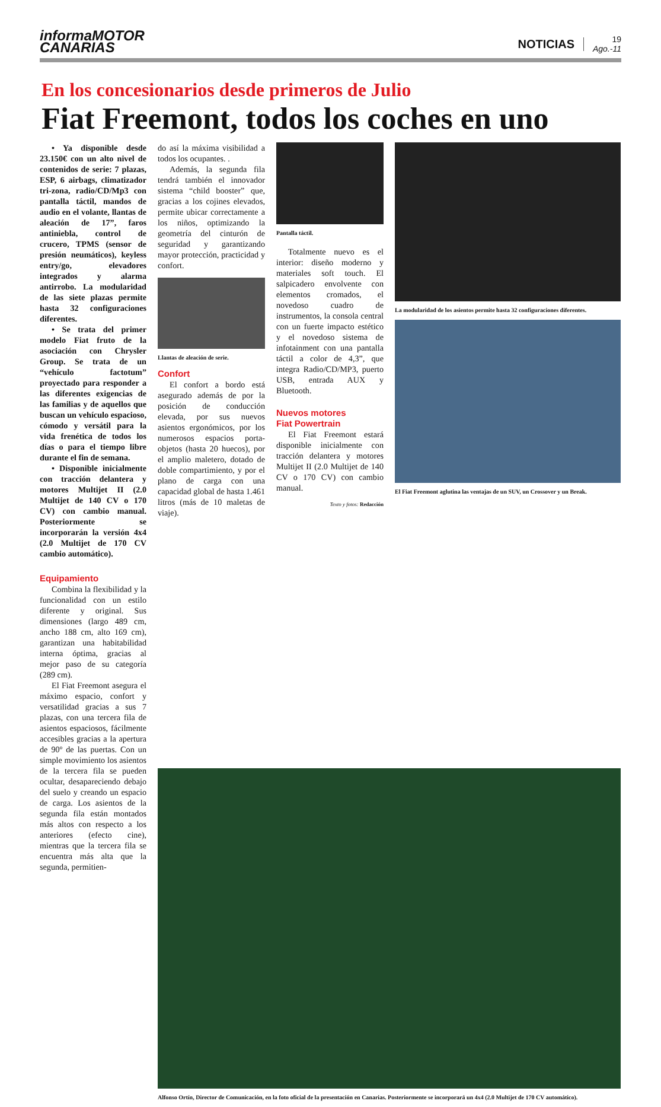informaMOTOR
CANARIAS
NOTICIAS
19
Ago.-11
En los concesionarios desde primeros de Julio
Fiat Freemont, todos los coches en uno
• Ya disponible desde 23.150€ con un alto nivel de contenidos de serie: 7 plazas, ESP, 6 airbags, climatizador tri-zona, radio/CD/Mp3 con pantalla táctil, mandos de audio en el volante, llantas de aleación de 17”, faros antiniebla, control de crucero, TPMS (sensor de presión neumáticos), keyless entry/go, elevadores integrados y alarma antirrobo. La modularidad de las siete plazas permite hasta 32 configuraciones diferentes.
• Se trata del primer modelo Fiat fruto de la asociación con Chrysler Group. Se trata de un “vehículo factotum” proyectado para responder a las diferentes exigencias de las familias y de aquellos que buscan un vehículo espacioso, cómodo y versátil para la vida frenética de todos los días o para el tiempo libre durante el fin de semana.
• Disponible inicialmente con tracción delantera y motores Multijet II (2.0 Multijet de 140 CV o 170 CV) con cambio manual. Posteriormente se incorporarán la versión 4x4 (2.0 Multijet de 170 CV cambio automático).
Equipamiento
Combina la flexibilidad y la funcionalidad con un estilo diferente y original. Sus dimensiones (largo 489 cm, ancho 188 cm, alto 169 cm), garantizan una habitabilidad interna óptima, gracias al mejor paso de su categoría (289 cm).
El Fiat Freemont asegura el máximo espacio, confort y versatilidad gracias a sus 7 plazas, con una tercera fila de asientos espaciosos, fácilmente accesibles gracias a la apertura de 90º de las puertas. Con un simple movimiento los asientos de la tercera fila se pueden ocultar, desapareciendo debajo del suelo y creando un espacio de carga. Los asientos de la segunda fila están montados más altos con respecto a los anteriores (efecto cine), mientras que la tercera fila se encuentra más alta que la segunda, permitien-
do así la máxima visibilidad a todos los ocupantes. .
Además, la segunda fila tendrá también el innovador sistema “child booster” que, gracias a los cojines elevados, permite ubicar correctamente a los niños, optimizando la geometría del cinturón de seguridad y garantizando mayor protección, practicidad y confort.
Llantas de aleación de serie.
Confort
El confort a bordo está asegurado además de por la posición de conducción elevada, por sus nuevos asientos ergonómicos, por los numerosos espacios porta-objetos (hasta 20 huecos), por el amplio maletero, dotado de doble compartimiento, y por el plano de carga con una capacidad global de hasta 1.461 litros (más de 10 maletas de viaje).
Pantalla táctil.
Totalmente nuevo es el interior: diseño moderno y materiales soft touch. El salpicadero envolvente con elementos cromados, el novedoso cuadro de instrumentos, la consola central con un fuerte impacto estético y el novedoso sistema de infotainment con una pantalla táctil a color de 4,3”, que integra Radio/CD/MP3, puerto USB, entrada AUX y Bluetooth.
Nuevos motores
Fiat Powertrain
El Fiat Freemont estará disponible inicialmente con tracción delantera y motores Multijet II (2.0 Multijet de 140 CV o 170 CV) con cambio manual.
Texto y fotos: Redacción
La modularidad de los asientos permite hasta 32 configuraciones diferentes.
El Fiat Freemont aglutina las ventajas de un SUV, un Crossover y un Break.
Alfonso Ortín, Director de Comunicación, en la foto oficial de la presentación en Canarias. Posteriormente se incorporará un 4x4 (2.0 Multijet de 170 CV automático).